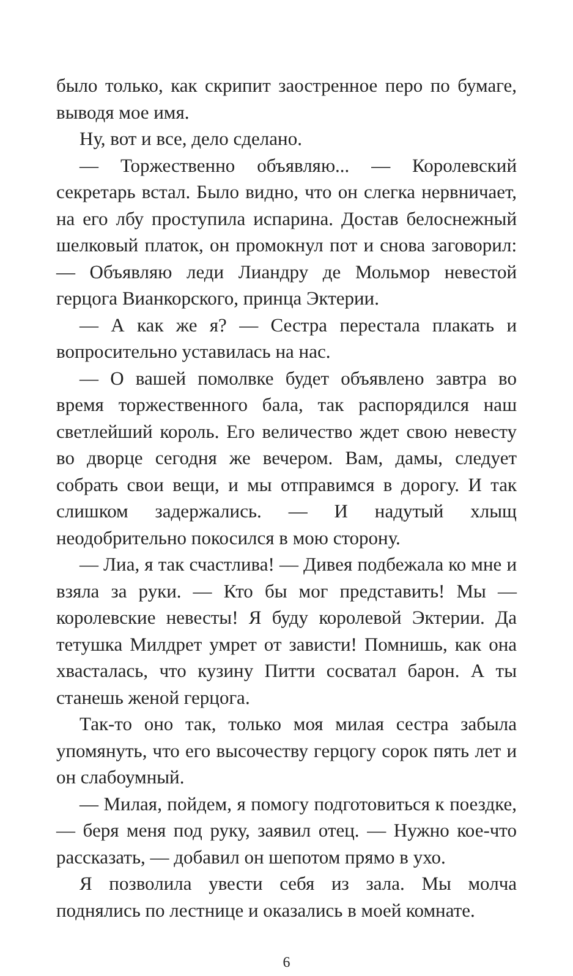было только, как скрипит заостренное перо по бумаге, выводя мое имя.
Ну, вот и все, дело сделано.
— Торжественно объявляю... — Королевский секретарь встал. Было видно, что он слегка нервничает, на его лбу проступила испарина. Достав белоснежный шелковый платок, он промокнул пот и снова заговорил: — Объявляю леди Лиандру де Мольмор невестой герцога Вианкорского, принца Эктерии.
— А как же я? — Сестра перестала плакать и вопросительно уставилась на нас.
— О вашей помолвке будет объявлено завтра во время торжественного бала, так распорядился наш светлейший король. Его величество ждет свою невесту во дворце сегодня же вечером. Вам, дамы, следует собрать свои вещи, и мы отправимся в дорогу. И так слишком задержались. — И надутый хлыщ неодобрительно покосился в мою сторону.
— Лиа, я так счастлива! — Дивея подбежала ко мне и взяла за руки. — Кто бы мог представить! Мы — королевские невесты! Я буду королевой Эктерии. Да тетушка Милдрет умрет от зависти! Помнишь, как она хвасталась, что кузину Питти сосватал барон. А ты станешь женой герцога.
Так-то оно так, только моя милая сестра забыла упомянуть, что его высочеству герцогу сорок пять лет и он слабоумный.
— Милая, пойдем, я помогу подготовиться к поездке, — беря меня под руку, заявил отец. — Нужно кое-что рассказать, — добавил он шепотом прямо в ухо.
Я позволила увести себя из зала. Мы молча поднялись по лестнице и оказались в моей комнате.
6